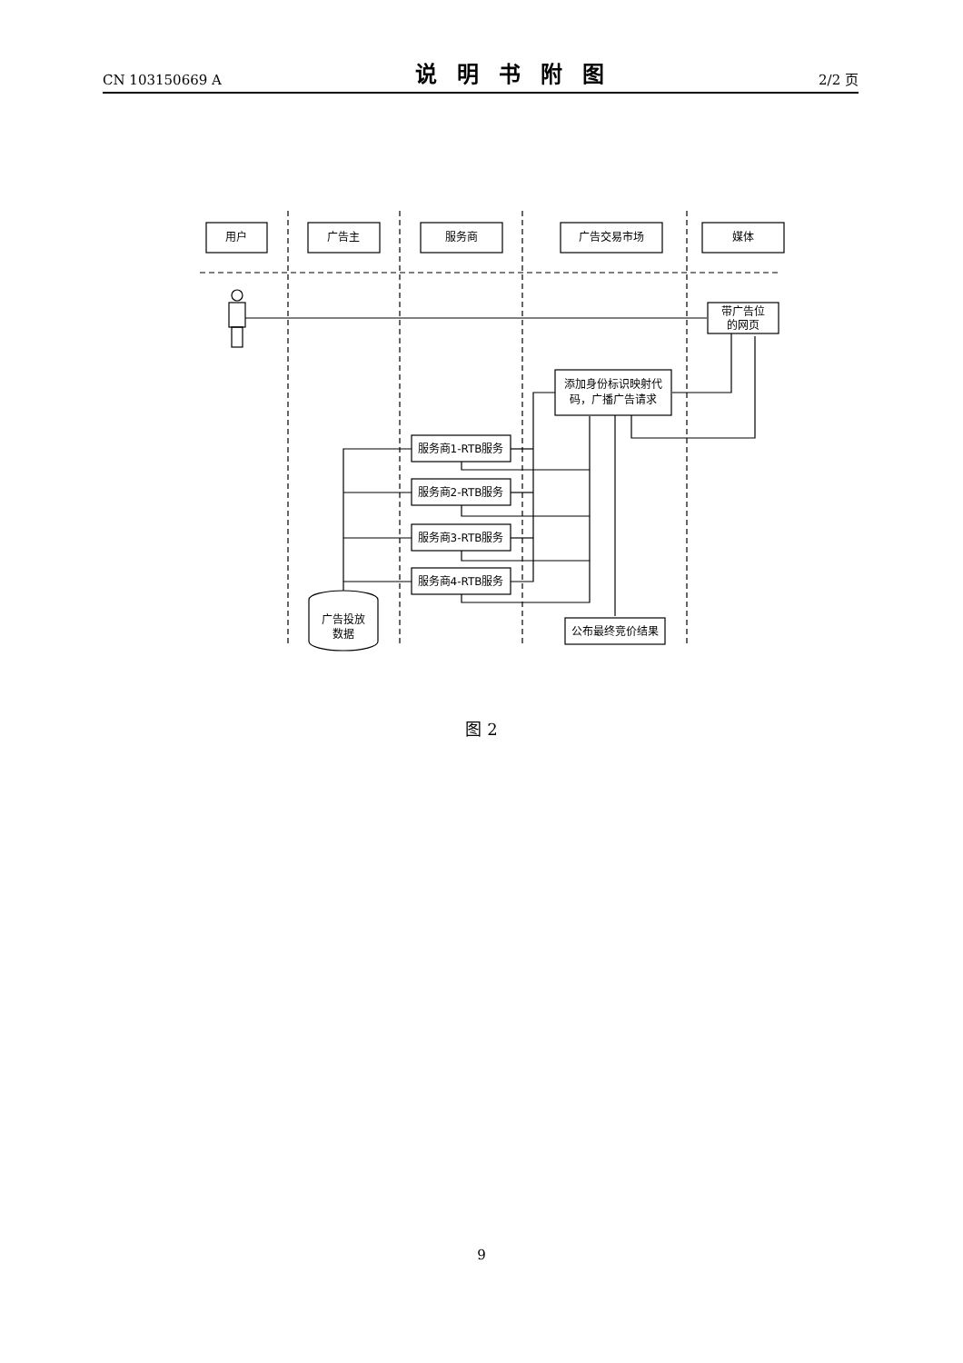CN 103150669 A 说明书附图 2/2 页
用户
广告主
服务商
广告交易市场
媒体
带广告位
的网页
添加身份标识映射代
码，广播广告请求
服务商1-RTB服务
服务商2-RTB服务
服务商3-RTB服务
服务商4-RTB服务
公布最终竞价结果
广告投放
数据
图 2
9